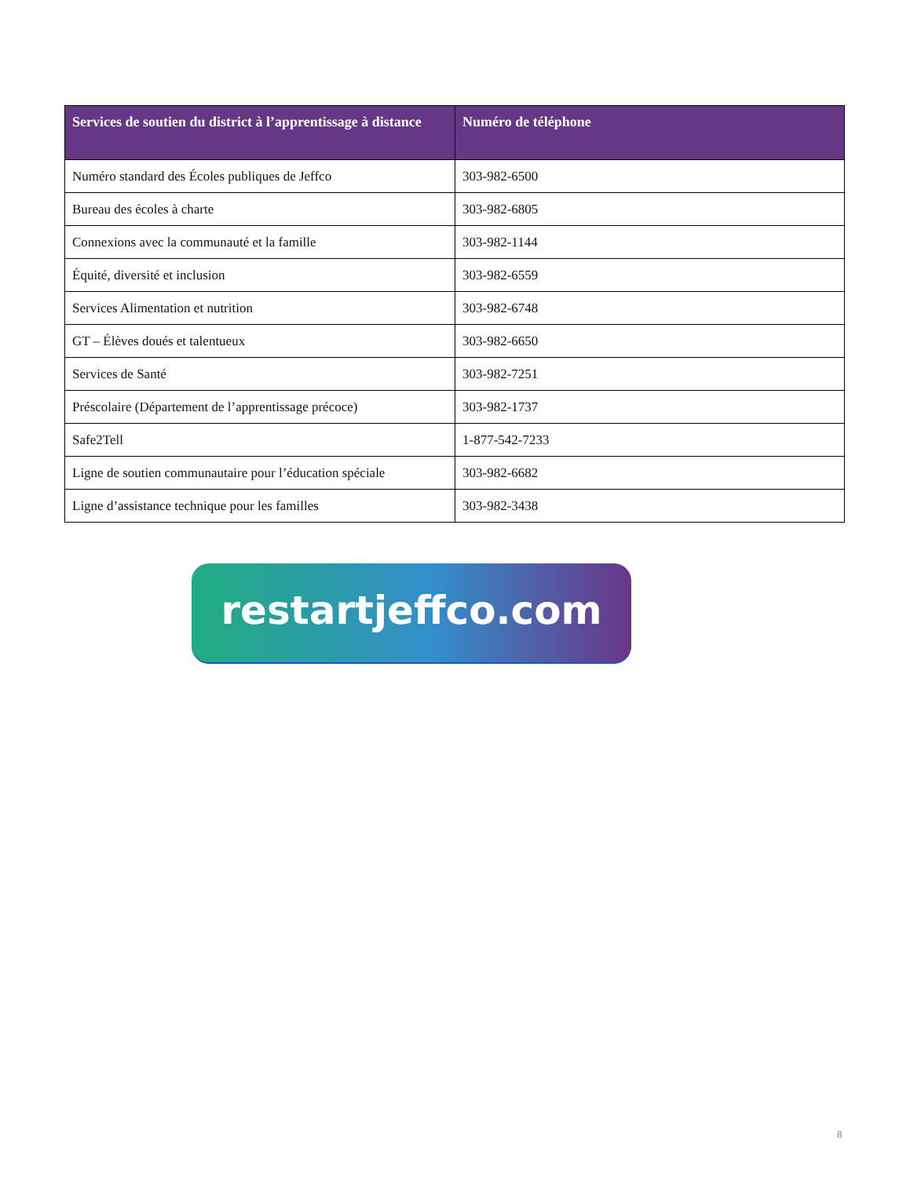| Services de soutien du district à l’apprentissage à distance | Numéro de téléphone |
| --- | --- |
| Numéro standard des Écoles publiques de Jeffco | 303-982-6500 |
| Bureau des écoles à charte | 303-982-6805 |
| Connexions avec la communauté et la famille | 303-982-1144 |
| Équité, diversité et inclusion | 303-982-6559 |
| Services Alimentation et nutrition | 303-982-6748 |
| GT – Élèves doués et talentueux | 303-982-6650 |
| Services de Santé | 303-982-7251 |
| Préscolaire (Département de l’apprentissage précoce) | 303-982-1737 |
| Safe2Tell | 1-877-542-7233 |
| Ligne de soutien communautaire pour l’éducation spéciale | 303-982-6682 |
| Ligne d’assistance technique pour les familles | 303-982-3438 |
restartjeffco.com
8